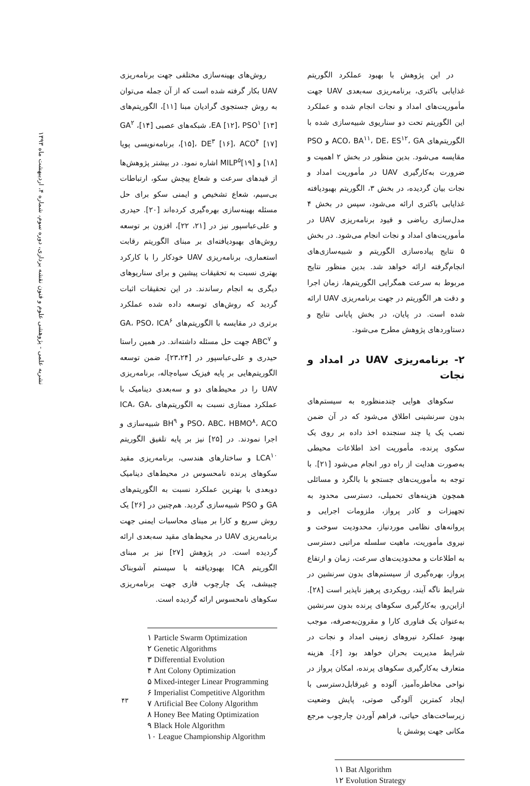نشریه علمی - پژوهشی علوم و فنون نقشه برداری، دوره سوم، شماره ۴، اردیبهشت ماه ۱۳۹۳
روش‌های بهینه‌سازی مختلفی جهت برنامه‌ریزی UAV بکار گرفته شده است که از آن جمله می‌توان به روش جستجوی گرادیان مبنا [۱۱]، الگوریتم‌های EA [۱۲]، PSO<sup>۱</sup> [۱۳]، شبکه‌های عصبی [۱۴]، GA<sup>۲</sup> [۱۵]، DE<sup>۳</sup> [۱۶]، ACO<sup>۴</sup> [۱۷]، برنامه‌نویسی پویا [۱۸] و MILP<sup>۵</sup>[۱۹] اشاره نمود. در بیشتر پژوهش‌ها از قیدهای سرعت و شعاع پیچش سکو، ارتباطات بی‌سیم، شعاع تشخیص و ایمنی سکو برای حل مسئله بهینه‌سازی بهره‌گیری کرده‌اند [۲۰]. حیدری و علی‌عباسپور نیز در [۲۱، ۲۲]، افزون بر توسعه روش‌های بهبودیافته‌ای بر مبنای الگوریتم رقابت استعماری، برنامه‌ریزی UAV خودکار را با کارکرد بهتری نسبت به تحقیقات پیشین و برای سناریوهای دیگری به انجام رساندند. در این تحقیقات اثبات گردید که روش‌های توسعه داده شده عملکرد برتری در مقایسه با الگوریتم‌های GA، PSO، ICA<sup>۶</sup> و ABC<sup>۷</sup> جهت حل مسئله داشته‌اند. در همین راستا حیدری و علی‌عباسپور در [۲۳،۲۴]، ضمن توسعه الگوریتم‌هایی بر پایه فیزیک سیاه‌چاله، برنامه‌ریزی UAV را در محیط‌های دو و سه‌بعدی دینامیک با عملکرد ممتازی نسبت به الگوریتم‌های ICA، GA، PSO، ABC، HBMO<sup>۸</sup>، ACO و BH<sup>۹</sup> شبیه‌سازی و اجرا نمودند. در [۲۵] نیز بر پایه تلفیق الگوریتم LCA<sup>۱۰</sup> و ساختارهای هندسی، برنامه‌ریزی مقید سکوهای پرنده نامحسوس در محیط‌های دینامیک دوبعدی با بهترین عملکرد نسبت به الگوریتم‌های GA و PSO شبیه‌سازی گردید. هم‌چنین در [۲۶] یک روش سریع و کارا بر مبنای محاسبات ایمنی جهت برنامه‌ریزی UAV در محیط‌های مقید سه‌بعدی ارائه گردیده است. در پژوهش [۲۷] نیز بر مبنای الگوریتم ICA بهبودیافته با سیستم آشوبناک چبیشف، یک چارچوب فازی جهت برنامه‌ریزی سکوهای نامحسوس ارائه گردیده است.
۱ Particle Swarm Optimization
۲ Genetic Algorithms
۳ Differential Evolution
۴ Ant Colony Optimization
۵ Mixed-integer Linear Programming
۶ Imperialist Competitive Algorithm
۷ Artificial Bee Colony Algorithm
۸ Honey Bee Mating Optimization
۹ Black Hole Algorithm
۱۰ League Championship Algorithm
در این پژوهش با بهبود عملکرد الگوریتم غذایابی باکتری، برنامه‌ریزی سه‌بعدی UAV جهت مأموریت‌های امداد و نجات انجام شده و عملکرد این الگوریتم تحت دو سناریوی شبیه‌سازی شده با الگوریتم‌های ACO، BA<sup>۱۱</sup>، DE، ES<sup>۱۲</sup>، GA و PSO مقایسه می‌شود. بدین منظور در بخش ۲ اهمیت و ضرورت به‌کارگیری UAV در مأموریت امداد و نجات بیان گردیده، در بخش ۳، الگوریتم بهبودیافته غذایابی باکتری ارائه می‌شود، سپس در بخش ۴ مدل‌سازی ریاضی و قیود برنامه‌ریزی UAV در مأموریت‌های امداد و نجات انجام می‌شود. در بخش ۵ نتایج پیاده‌سازی الگوریتم و شبیه‌سازی‌های انجام‌گرفته ارائه خواهد شد. بدین منظور نتایج مربوط به سرعت همگرایی الگوریتم‌ها، زمان اجرا و دقت هر الگوریتم در جهت برنامه‌ریزی UAV ارائه شده است. در پایان، در بخش پایانی نتایج و دستاوردهای پژوهش مطرح می‌شود.
۲- برنامه‌ریزی UAV در امداد و نجات
سکوهای هوایی چندمنظوره به سیستم‌های بدون سرنشینی اطلاق می‌شود که در آن ضمن نصب یک یا چند سنجنده اخذ داده بر روی یک سکوی پرنده، مأموریت اخذ اطلاعات محیطی به‌صورت هدایت از راه دور انجام می‌شود [۲۱]. با توجه به مأموریت‌های جستجو با بالگرد و مسائلی همچون هزینه‌های تحمیلی، دسترسی محدود به تجهیزات و کادر پرواز، ملزومات اجرایی و پروانه‌های نظامی موردنیاز، محدودیت سوخت و نیروی مأموریت، ماهیت سلسله مراتبی دسترسی به اطلاعات و محدودیت‌های سرعت، زمان و ارتفاع پرواز، بهره‌گیری از سیستم‌های بدون سرنشین در شرایط ناگه آیند، رویکردی پرهیز ناپذیر است [۲۸]. ازاین‌رو، به‌کارگیری سکوهای پرنده بدون سرنشین به‌عنوان یک فناوری کارا و مقرون‌به‌صرفه، موجب بهبود عملکرد نیروهای زمینی امداد و نجات در شرایط مدیریت بحران خواهد بود [۶]. هزینه متعارف به‌کارگیری سکوهای پرنده، امکان پرواز در نواحی مخاطره‌آمیز، آلوده و غیرقابل‌دسترسی با ایجاد کمترین آلودگی صوتی، پایش وضعیت زیرساخت‌های حیاتی، فراهم آوردن چارچوب مرجع مکانی جهت پوشش یا
۱۱ Bat Algorithm
۱۲ Evolution Strategy
۴۳